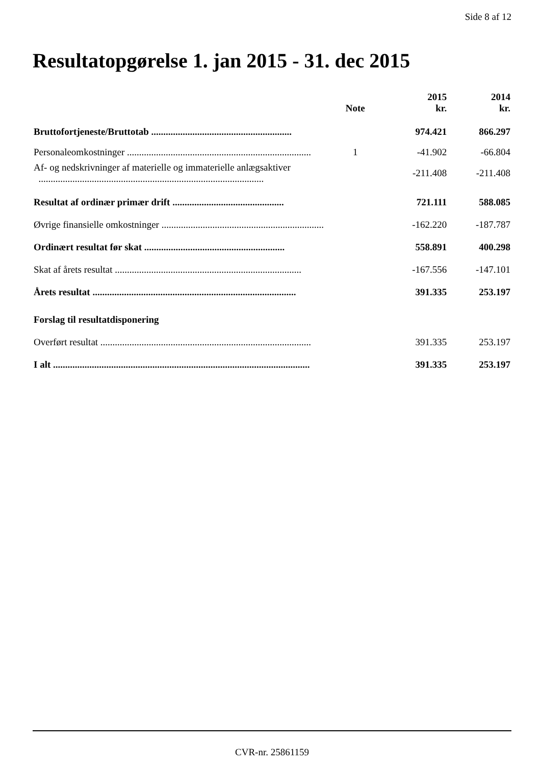Side 8 af 12
Resultatopgørelse 1. jan 2015 - 31. dec 2015
| | Note | 2015 kr. | 2014 kr. |
| --- | --- | --- | --- |
| Bruttofortjeneste/Bruttotab .......................................................... | | 974.421 | 866.297 |
| Personaleomkostninger ............................................................................ | 1 | -41.902 | -66.804 |
| Af- og nedskrivninger af materielle og immaterielle anlægsaktiver ............................................................................................. | | -211.408 | -211.408 |
| Resultat af ordinær primær drift .............................................. | | 721.111 | 588.085 |
| Øvrige finansielle omkostninger ................................................................... | | -162.220 | -187.787 |
| Ordinært resultat før skat .......................................................... | | 558.891 | 400.298 |
| Skat af årets resultat ............................................................................. | | -167.556 | -147.101 |
| Årets resultat .................................................................................... | | 391.335 | 253.197 |
| Forslag til resultatdisponering | | | |
| Overført resultat ....................................................................................... | | 391.335 | 253.197 |
| I alt .......................................................................................................... | | 391.335 | 253.197 |
CVR-nr. 25861159